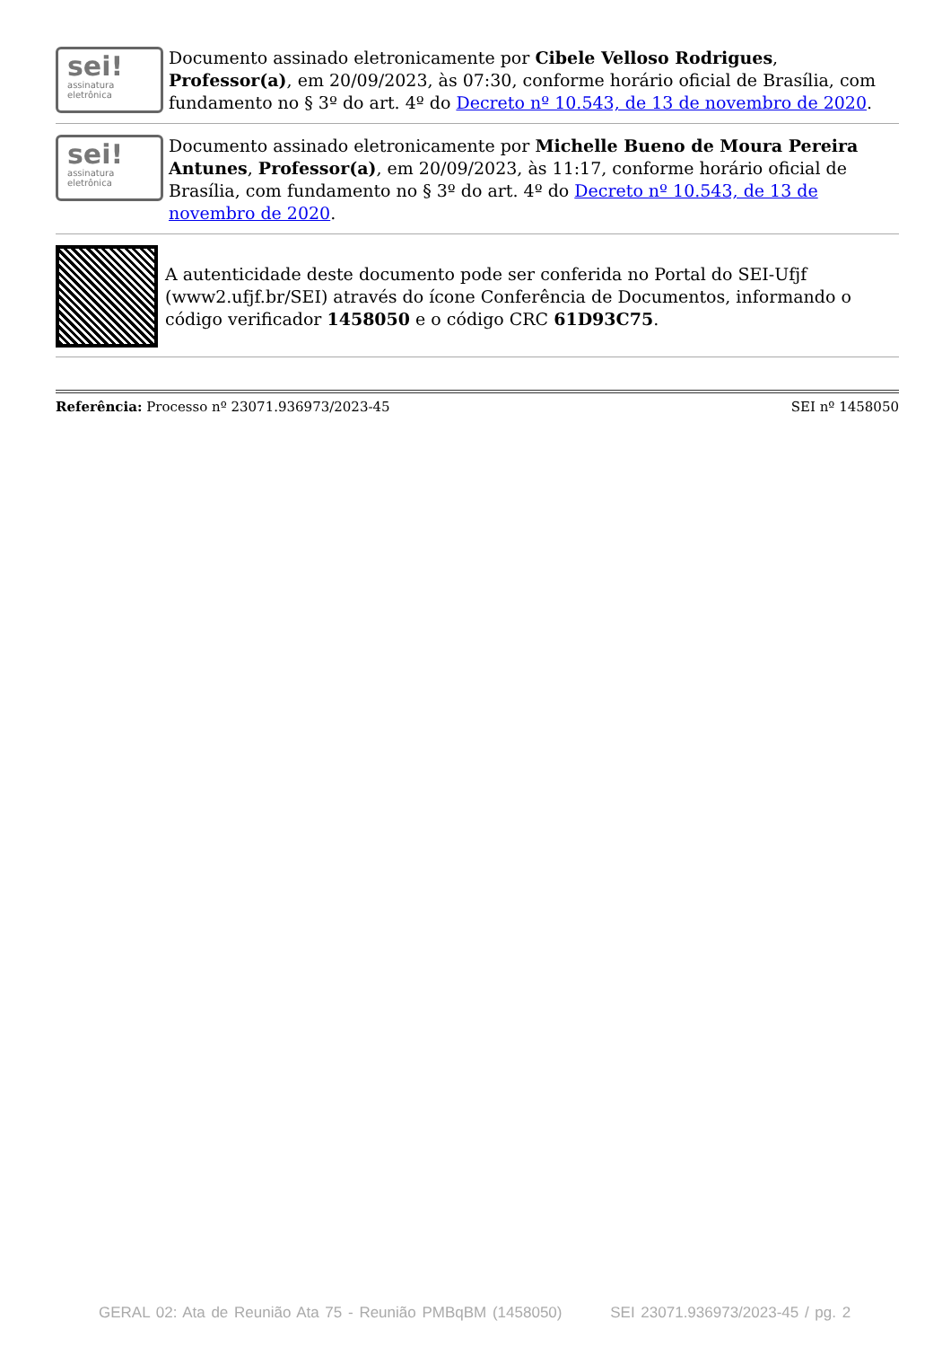sei!
assinatura
eletrônica
Documento assinado eletronicamente por Cibele Velloso Rodrigues, Professor(a), em 20/09/2023, às 07:30, conforme horário oficial de Brasília, com fundamento no § 3º do art. 4º do Decreto nº 10.543, de 13 de novembro de 2020.
sei!
assinatura
eletrônica
Documento assinado eletronicamente por Michelle Bueno de Moura Pereira Antunes, Professor(a), em 20/09/2023, às 11:17, conforme horário oficial de Brasília, com fundamento no § 3º do art. 4º do Decreto nº 10.543, de 13 de novembro de 2020.
A autenticidade deste documento pode ser conferida no Portal do SEI-Ufjf (www2.ufjf.br/SEI) através do ícone Conferência de Documentos, informando o código verificador 1458050 e o código CRC 61D93C75.
Referência: Processo nº 23071.936973/2023-45 SEI nº 1458050
GERAL 02: Ata de Reunião Ata 75 - Reunião PMBqBM (1458050) SEI 23071.936973/2023-45 / pg. 2